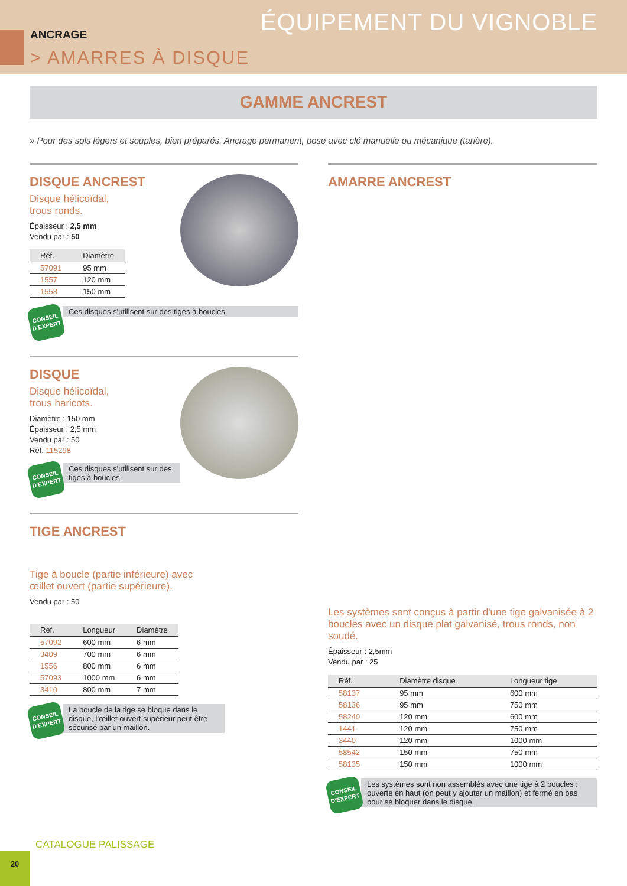ÉQUIPEMENT DU VIGNOBLE ANCRAGE
> AMARRES À DISQUE
GAMME ANCREST
» Pour des sols légers et souples, bien préparés. Ancrage permanent, pose avec clé manuelle ou mécanique (tarière).
DISQUE ANCREST
Disque hélicoïdal,
trous ronds.
Épaisseur : 2,5 mm
Vendu par : 50
| Réf. | Diamètre |
| --- | --- |
| 57091 | 95 mm |
| 1557 | 120 mm |
| 1558 | 150 mm |
CONSEIL D'EXPERT
Ces disques s'utilisent sur des tiges à boucles.
DISQUE
Disque hélicoïdal,
trous haricots.
Diamètre : 150 mm
Épaisseur : 2,5 mm
Vendu par : 50
Réf. 115298
CONSEIL D'EXPERT
Ces disques s'utilisent sur des tiges à boucles.
TIGE ANCREST
Tige à boucle (partie inférieure) avec
œillet ouvert (partie supérieure).
Vendu par : 50
| Réf. | Longueur | Diamètre |
| --- | --- | --- |
| 57092 | 600 mm | 6 mm |
| 3409 | 700 mm | 6 mm |
| 1556 | 800 mm | 6 mm |
| 57093 | 1000 mm | 6 mm |
| 3410 | 800 mm | 7 mm |
CONSEIL D'EXPERT
La boucle de la tige se bloque dans le disque, l'œillet ouvert supérieur peut être sécurisé par un maillon.
AMARRE ANCREST
Les systèmes sont conçus à partir d'une tige galvanisée à 2 boucles avec un disque plat galvanisé, trous ronds, non soudé.
Épaisseur : 2,5mm
Vendu par : 25
| Réf. | Diamètre disque | Longueur tige |
| --- | --- | --- |
| 58137 | 95 mm | 600 mm |
| 58136 | 95 mm | 750 mm |
| 58240 | 120 mm | 600 mm |
| 1441 | 120 mm | 750 mm |
| 3440 | 120 mm | 1000 mm |
| 58542 | 150 mm | 750 mm |
| 58135 | 150 mm | 1000 mm |
CONSEIL D'EXPERT
Les systèmes sont non assemblés avec une tige à 2 boucles : ouverte en haut (on peut y ajouter un maillon) et fermé en bas pour se bloquer dans le disque.
CATALOGUE PALISSAGE
20